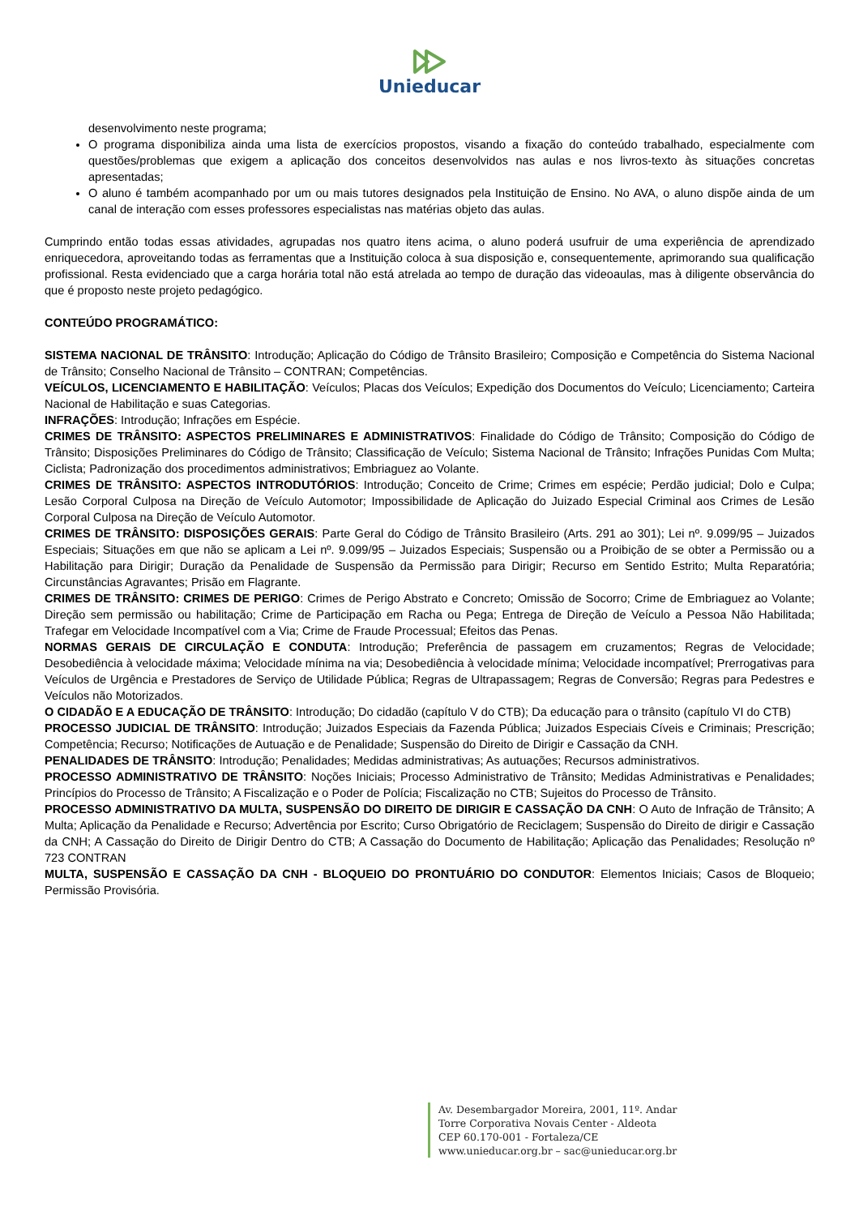Unieducar
desenvolvimento neste programa;
O programa disponibiliza ainda uma lista de exercícios propostos, visando a fixação do conteúdo trabalhado, especialmente com questões/problemas que exigem a aplicação dos conceitos desenvolvidos nas aulas e nos livros-texto às situações concretas apresentadas;
O aluno é também acompanhado por um ou mais tutores designados pela Instituição de Ensino. No AVA, o aluno dispõe ainda de um canal de interação com esses professores especialistas nas matérias objeto das aulas.
Cumprindo então todas essas atividades, agrupadas nos quatro itens acima, o aluno poderá usufruir de uma experiência de aprendizado enriquecedora, aproveitando todas as ferramentas que a Instituição coloca à sua disposição e, consequentemente, aprimorando sua qualificação profissional. Resta evidenciado que a carga horária total não está atrelada ao tempo de duração das videoaulas, mas à diligente observância do que é proposto neste projeto pedagógico.
CONTEÚDO PROGRAMÁTICO:
SISTEMA NACIONAL DE TRÂNSITO: Introdução; Aplicação do Código de Trânsito Brasileiro; Composição e Competência do Sistema Nacional de Trânsito; Conselho Nacional de Trânsito – CONTRAN; Competências.
VEÍCULOS, LICENCIAMENTO E HABILITAÇÃO: Veículos; Placas dos Veículos; Expedição dos Documentos do Veículo; Licenciamento; Carteira Nacional de Habilitação e suas Categorias.
INFRAÇÕES: Introdução; Infrações em Espécie.
CRIMES DE TRÂNSITO: ASPECTOS PRELIMINARES E ADMINISTRATIVOS: Finalidade do Código de Trânsito; Composição do Código de Trânsito; Disposições Preliminares do Código de Trânsito; Classificação de Veículo; Sistema Nacional de Trânsito; Infrações Punidas Com Multa; Ciclista; Padronização dos procedimentos administrativos; Embriaguez ao Volante.
CRIMES DE TRÂNSITO: ASPECTOS INTRODUTÓRIOS: Introdução; Conceito de Crime; Crimes em espécie; Perdão judicial; Dolo e Culpa; Lesão Corporal Culposa na Direção de Veículo Automotor; Impossibilidade de Aplicação do Juizado Especial Criminal aos Crimes de Lesão Corporal Culposa na Direção de Veículo Automotor.
CRIMES DE TRÂNSITO: DISPOSIÇÕES GERAIS: Parte Geral do Código de Trânsito Brasileiro (Arts. 291 ao 301); Lei nº. 9.099/95 – Juizados Especiais; Situações em que não se aplicam a Lei nº. 9.099/95 – Juizados Especiais; Suspensão ou a Proibição de se obter a Permissão ou a Habilitação para Dirigir; Duração da Penalidade de Suspensão da Permissão para Dirigir; Recurso em Sentido Estrito; Multa Reparatória; Circunstâncias Agravantes; Prisão em Flagrante.
CRIMES DE TRÂNSITO: CRIMES DE PERIGO: Crimes de Perigo Abstrato e Concreto; Omissão de Socorro; Crime de Embriaguez ao Volante; Direção sem permissão ou habilitação; Crime de Participação em Racha ou Pega; Entrega de Direção de Veículo a Pessoa Não Habilitada; Trafegar em Velocidade Incompatível com a Via; Crime de Fraude Processual; Efeitos das Penas.
NORMAS GERAIS DE CIRCULAÇÃO E CONDUTA: Introdução; Preferência de passagem em cruzamentos; Regras de Velocidade; Desobediência à velocidade máxima; Velocidade mínima na via; Desobediência à velocidade mínima; Velocidade incompatível; Prerrogativas para Veículos de Urgência e Prestadores de Serviço de Utilidade Pública; Regras de Ultrapassagem; Regras de Conversão; Regras para Pedestres e Veículos não Motorizados.
O CIDADÃO E A EDUCAÇÃO DE TRÂNSITO: Introdução; Do cidadão (capítulo V do CTB); Da educação para o trânsito (capítulo VI do CTB)
PROCESSO JUDICIAL DE TRÂNSITO: Introdução; Juizados Especiais da Fazenda Pública; Juizados Especiais Cíveis e Criminais; Prescrição; Competência; Recurso; Notificações de Autuação e de Penalidade; Suspensão do Direito de Dirigir e Cassação da CNH.
PENALIDADES DE TRÂNSITO: Introdução; Penalidades; Medidas administrativas; As autuações; Recursos administrativos.
PROCESSO ADMINISTRATIVO DE TRÂNSITO: Noções Iniciais; Processo Administrativo de Trânsito; Medidas Administrativas e Penalidades; Princípios do Processo de Trânsito; A Fiscalização e o Poder de Polícia; Fiscalização no CTB; Sujeitos do Processo de Trânsito.
PROCESSO ADMINISTRATIVO DA MULTA, SUSPENSÃO DO DIREITO DE DIRIGIR E CASSAÇÃO DA CNH: O Auto de Infração de Trânsito; A Multa; Aplicação da Penalidade e Recurso; Advertência por Escrito; Curso Obrigatório de Reciclagem; Suspensão do Direito de dirigir e Cassação da CNH; A Cassação do Direito de Dirigir Dentro do CTB; A Cassação do Documento de Habilitação; Aplicação das Penalidades; Resolução nº 723 CONTRAN
MULTA, SUSPENSÃO E CASSAÇÃO DA CNH - BLOQUEIO DO PRONTUÁRIO DO CONDUTOR: Elementos Iniciais; Casos de Bloqueio; Permissão Provisória.
Av. Desembargador Moreira, 2001, 11º. Andar
Torre Corporativa Novais Center - Aldeota
CEP 60.170-001 - Fortaleza/CE
www.unieducar.org.br – sac@unieducar.org.br